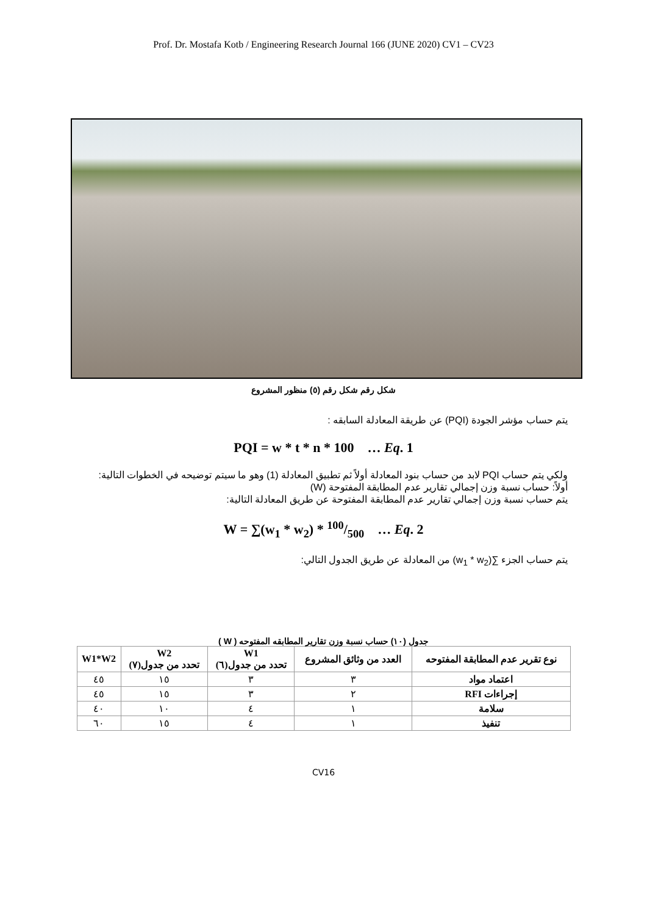Prof. Dr. Mostafa Kotb / Engineering Research Journal 166 (JUNE 2020) CV1 – CV23
شكل رقم شكل رقم (٥) منظور المشروع
يتم حساب مؤشر الجودة (PQI) عن طريقة المعادلة السابقه :
PQI = w * t * n * 100 … Eq. 1
ولكي يتم حساب PQI لابد من حساب بنود المعادلة أولاً ثم تطبيق المعادلة (1) وهو ما سيتم توضيحه في الخطوات التالية:
أولاً: حساب نسبة وزن إجمالي تقارير عدم المطابقة المفتوحة (W)
يتم حساب نسبة وزن إجمالي تقارير عدم المطابقة المفتوحة عن طريق المعادلة التالية:
W = ∑(w<sub>1</sub> * w<sub>2</sub>) * 100/500 … Eq. 2
يتم حساب الجزء ∑(w<sub>1</sub> * w<sub>2</sub>) من المعادلة عن طريق الجدول التالي:
جدول (١٠) حساب نسبة وزن تقارير المطابقه المفتوحه ( W )
| نوع تقرير عدم المطابقة المفتوحه | العدد من وثائق المشروع | W1 تحدد من جدول(٦) | W2 تحدد من جدول(٧) | W1*W2 |
| --- | --- | --- | --- | --- |
| اعتماد مواد | ٣ | ٣ | ١٥ | ٤٥ |
| إجراءات RFI | ٢ | ٣ | ١٥ | ٤٥ |
| سلامة | ١ | ٤ | ١٠ | ٤٠ |
| تنفيذ | ١ | ٤ | ١٥ | ٦٠ |
CV16